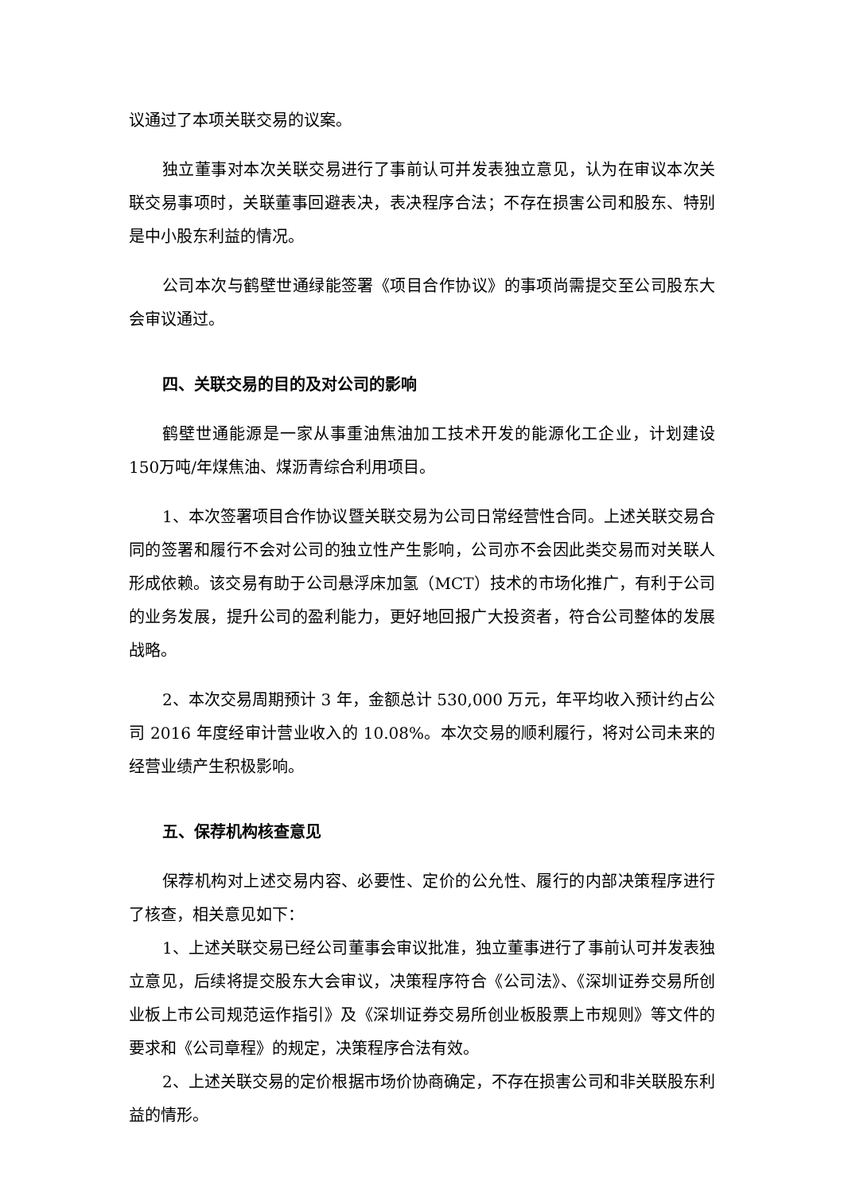议通过了本项关联交易的议案。
独立董事对本次关联交易进行了事前认可并发表独立意见，认为在审议本次关联交易事项时，关联董事回避表决，表决程序合法；不存在损害公司和股东、特别是中小股东利益的情况。
公司本次与鹤壁世通绿能签署《项目合作协议》的事项尚需提交至公司股东大会审议通过。
四、关联交易的目的及对公司的影响
鹤壁世通能源是一家从事重油焦油加工技术开发的能源化工企业，计划建设150万吨/年煤焦油、煤沥青综合利用项目。
1、本次签署项目合作协议暨关联交易为公司日常经营性合同。上述关联交易合同的签署和履行不会对公司的独立性产生影响，公司亦不会因此类交易而对关联人形成依赖。该交易有助于公司悬浮床加氢（MCT）技术的市场化推广，有利于公司的业务发展，提升公司的盈利能力，更好地回报广大投资者，符合公司整体的发展战略。
2、本次交易周期预计 3 年，金额总计 530,000 万元，年平均收入预计约占公司 2016 年度经审计营业收入的 10.08%。本次交易的顺利履行，将对公司未来的经营业绩产生积极影响。
五、保荐机构核查意见
保荐机构对上述交易内容、必要性、定价的公允性、履行的内部决策程序进行了核查，相关意见如下：
1、上述关联交易已经公司董事会审议批准，独立董事进行了事前认可并发表独立意见，后续将提交股东大会审议，决策程序符合《公司法》、《深圳证券交易所创业板上市公司规范运作指引》及《深圳证券交易所创业板股票上市规则》等文件的要求和《公司章程》的规定，决策程序合法有效。
2、上述关联交易的定价根据市场价协商确定，不存在损害公司和非关联股东利益的情形。